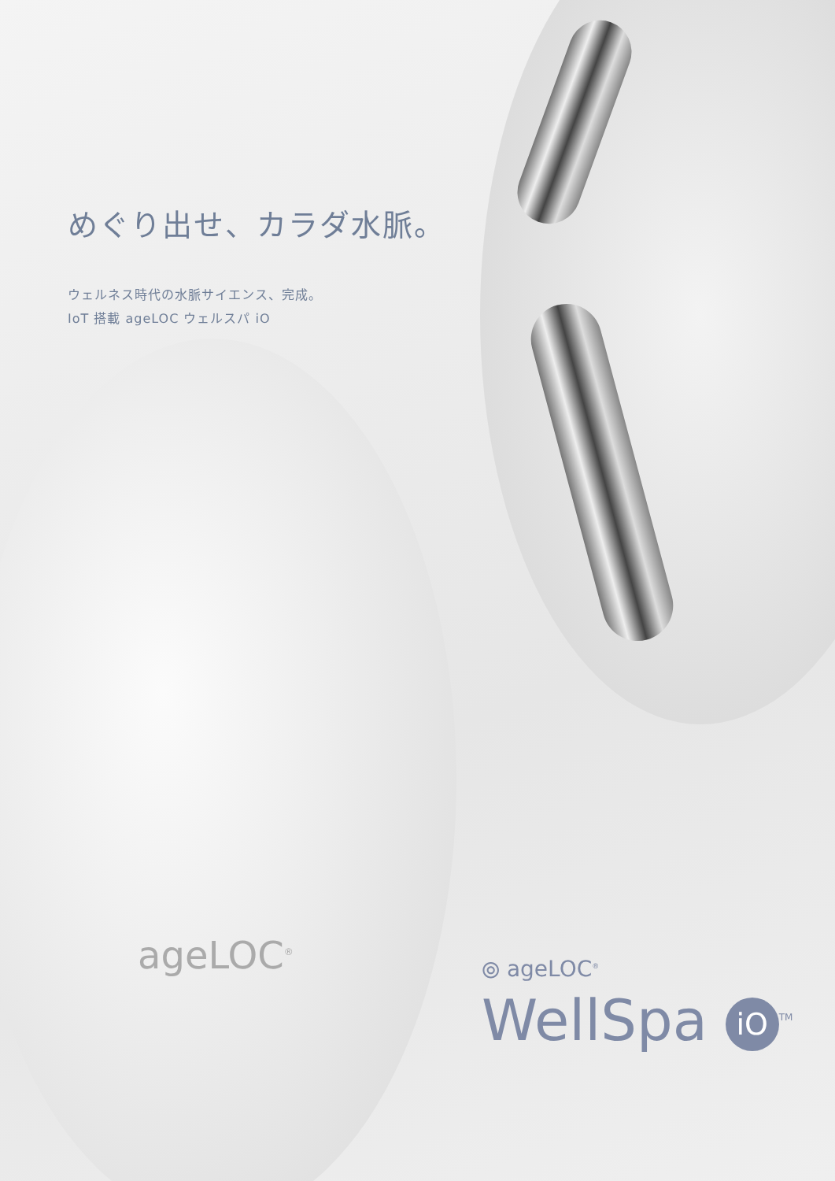めぐり出せ、カラダ水脈。
ウェルネス時代の水脈サイエンス、完成。
IoT 搭載 ageLOC ウェルスパ iO
ageLOC<sup>®</sup>
⦾ ageLOC<sup>®</sup>
WellSpa iO<sup>TM</sup>